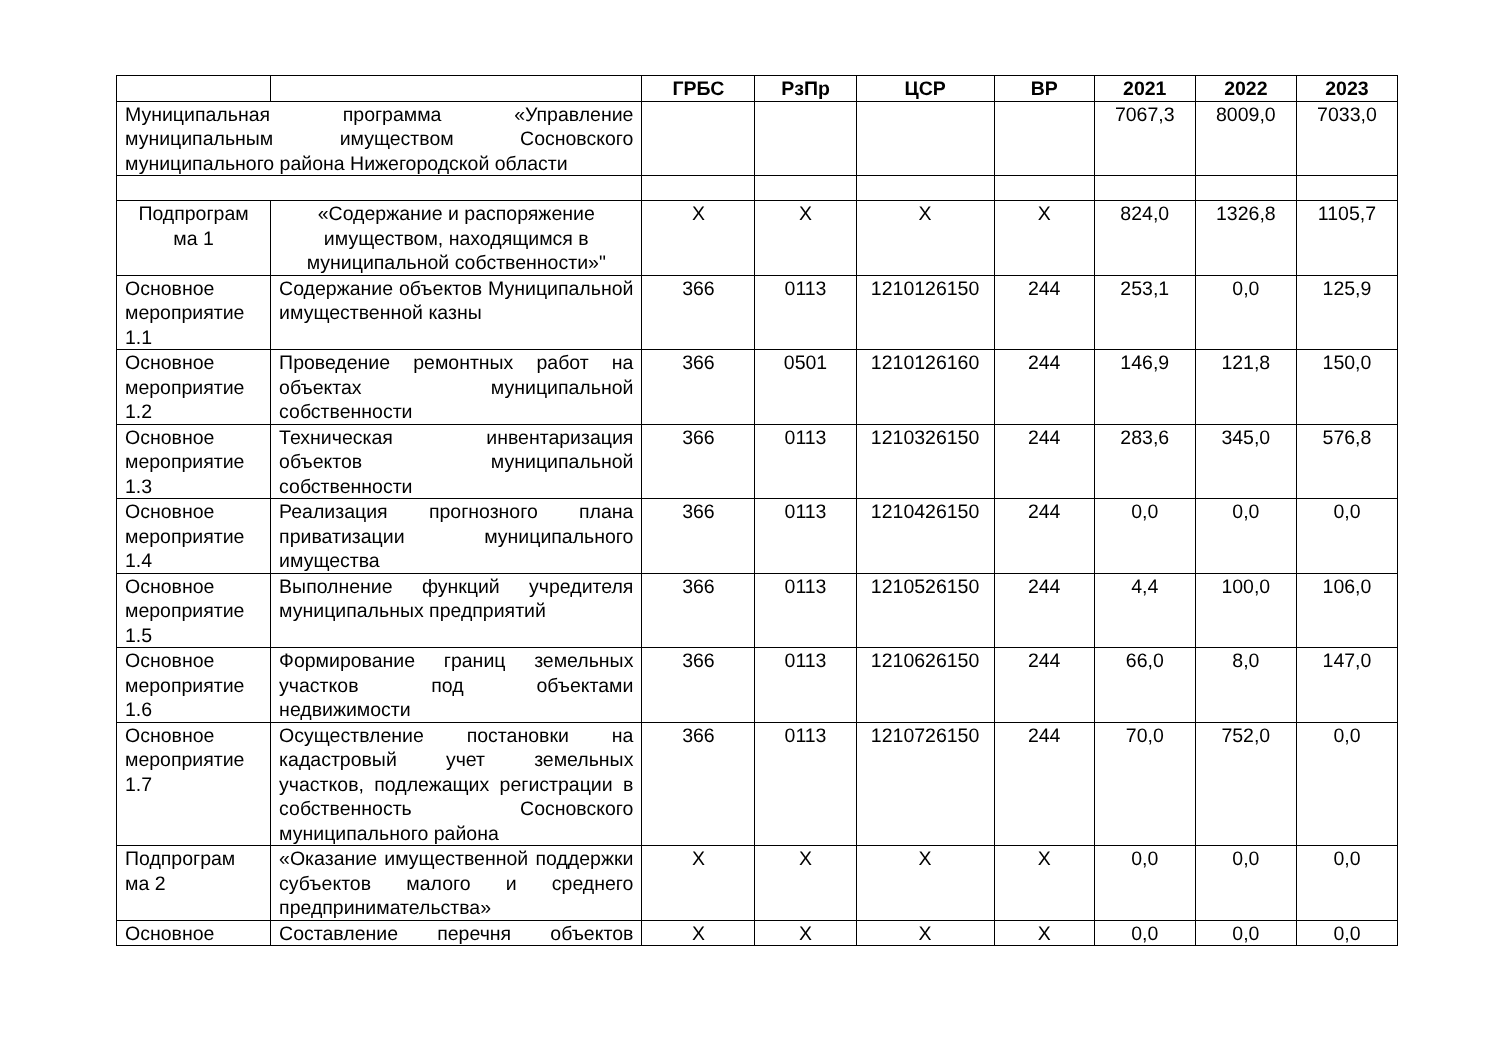| | | ГРБС | РзПр | ЦСР | ВР | 2021 | 2022 | 2023 |
| --- | --- | --- | --- | --- | --- | --- | --- | --- |
| Муниципальная программа «Управление муниципальным имуществом Сосновского муниципального района Нижегородской области | | | | | | 7067,3 | 8009,0 | 7033,0 |
| Подпрограм ма 1 | «Содержание и распоряжение имуществом, находящимся в муниципальной собственности»" | X | X | X | X | 824,0 | 1326,8 | 1105,7 |
| Основное мероприятие 1.1 | Содержание объектов Муниципальной имущественной казны | 366 | 0113 | 1210126150 | 244 | 253,1 | 0,0 | 125,9 |
| Основное мероприятие 1.2 | Проведение ремонтных работ на объектах муниципальной собственности | 366 | 0501 | 1210126160 | 244 | 146,9 | 121,8 | 150,0 |
| Основное мероприятие 1.3 | Техническая инвентаризация объектов муниципальной собственности | 366 | 0113 | 1210326150 | 244 | 283,6 | 345,0 | 576,8 |
| Основное мероприятие 1.4 | Реализация прогнозного плана приватизации муниципального имущества | 366 | 0113 | 1210426150 | 244 | 0,0 | 0,0 | 0,0 |
| Основное мероприятие 1.5 | Выполнение функций учредителя муниципальных предприятий | 366 | 0113 | 1210526150 | 244 | 4,4 | 100,0 | 106,0 |
| Основное мероприятие 1.6 | Формирование границ земельных участков под объектами недвижимости | 366 | 0113 | 1210626150 | 244 | 66,0 | 8,0 | 147,0 |
| Основное мероприятие 1.7 | Осуществление постановки на кадастровый учет земельных участков, подлежащих регистрации в собственность Сосновского муниципального района | 366 | 0113 | 1210726150 | 244 | 70,0 | 752,0 | 0,0 |
| Подпрограм ма 2 | «Оказание имущественной поддержки субъектов малого и среднего предпринимательства» | X | X | X | X | 0,0 | 0,0 | 0,0 |
| Основное | Составление перечня объектов | X | X | X | X | 0,0 | 0,0 | 0,0 |